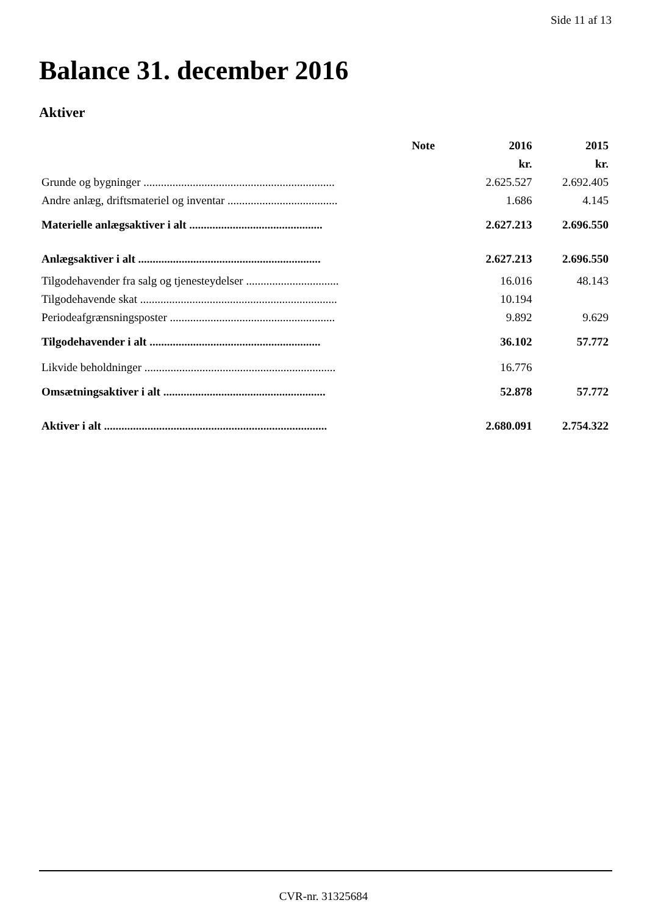Side 11 af 13
Balance 31. december 2016
Aktiver
| | Note | 2016 | 2015 |
| --- | --- | --- | --- |
| | | kr. | kr. |
| Grunde og bygninger .................................................................. | | 2.625.527 | 2.692.405 |
| Andre anlæg, driftsmateriel og inventar ...................................... | | 1.686 | 4.145 |
| Materielle anlægsaktiver i alt .............................................. | | 2.627.213 | 2.696.550 |
| Anlægsaktiver i alt ............................................................... | | 2.627.213 | 2.696.550 |
| Tilgodehavender fra salg og tjenesteydelser ................................ | | 16.016 | 48.143 |
| Tilgodehavende skat .................................................................... | | 10.194 | |
| Periodeafgrænsningsposter ......................................................... | | 9.892 | 9.629 |
| Tilgodehavender i alt ........................................................... | | 36.102 | 57.772 |
| Likvide beholdninger .................................................................. | | 16.776 | |
| Omsætningsaktiver i alt ........................................................ | | 52.878 | 57.772 |
| Aktiver i alt ............................................................................. | | 2.680.091 | 2.754.322 |
CVR-nr. 31325684